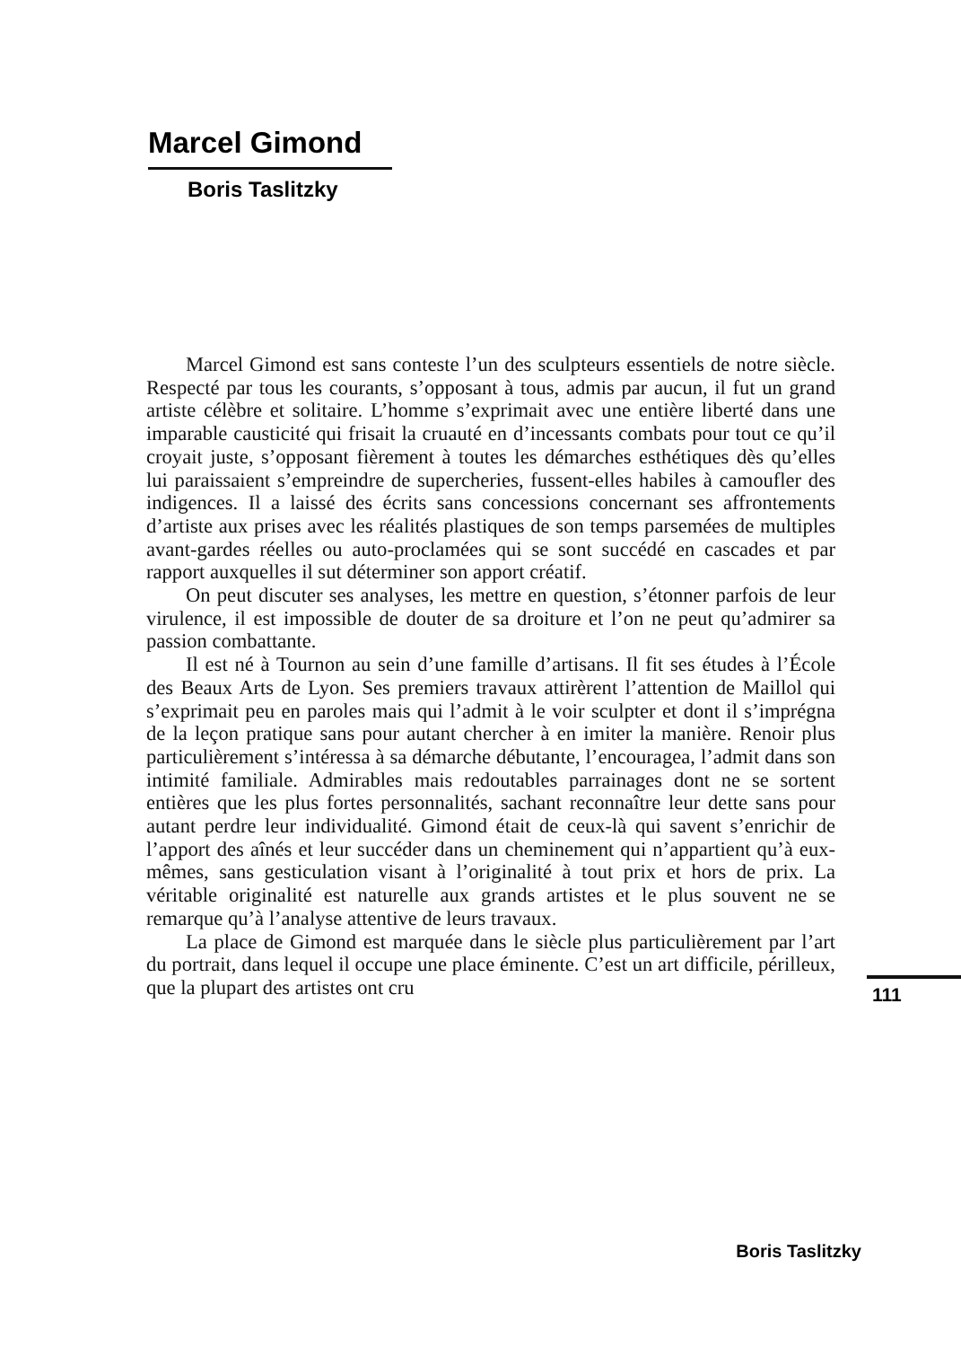Marcel Gimond
Boris Taslitzky
Marcel Gimond est sans conteste l’un des sculpteurs essentiels de notre siècle. Respecté par tous les courants, s’opposant à tous, admis par aucun, il fut un grand artiste célèbre et solitaire. L’homme s’exprimait avec une entière liberté dans une imparable causticité qui frisait la cruauté en d’incessants combats pour tout ce qu’il croyait juste, s’opposant fièrement à toutes les démarches esthétiques dès qu’elles lui paraissaient s’empreindre de supercheries, fussent-elles habiles à camoufler des indigences. Il a laissé des écrits sans concessions concernant ses affrontements d’artiste aux prises avec les réalités plastiques de son temps parsemées de multiples avant-gardes réelles ou auto-proclamées qui se sont succédé en cascades et par rapport auxquelles il sut déterminer son apport créatif.
On peut discuter ses analyses, les mettre en question, s’étonner parfois de leur virulence, il est impossible de douter de sa droiture et l’on ne peut qu’admirer sa passion combattante.
Il est né à Tournon au sein d’une famille d’artisans. Il fit ses études à l’École des Beaux Arts de Lyon. Ses premiers travaux attirèrent l’attention de Maillol qui s’exprimait peu en paroles mais qui l’admit à le voir sculpter et dont il s’imprégna de la leçon pratique sans pour autant chercher à en imiter la manière. Renoir plus particulièrement s’intéressa à sa démarche débutante, l’encouragea, l’admit dans son intimité familiale. Admirables mais redoutables parrainages dont ne se sortent entières que les plus fortes personnalités, sachant reconnaître leur dette sans pour autant perdre leur individualité. Gimond était de ceux-là qui savent s’enrichir de l’apport des aînés et leur succéder dans un cheminement qui n’appartient qu’à eux-mêmes, sans gesticulation visant à l’originalité à tout prix et hors de prix. La véritable originalité est naturelle aux grands artistes et le plus souvent ne se remarque qu’à l’analyse attentive de leurs travaux.
La place de Gimond est marquée dans le siècle plus particulièrement par l’art du portrait, dans lequel il occupe une place éminente. C’est un art difficile, périlleux, que la plupart des artistes ont cru
111
Boris Taslitzky